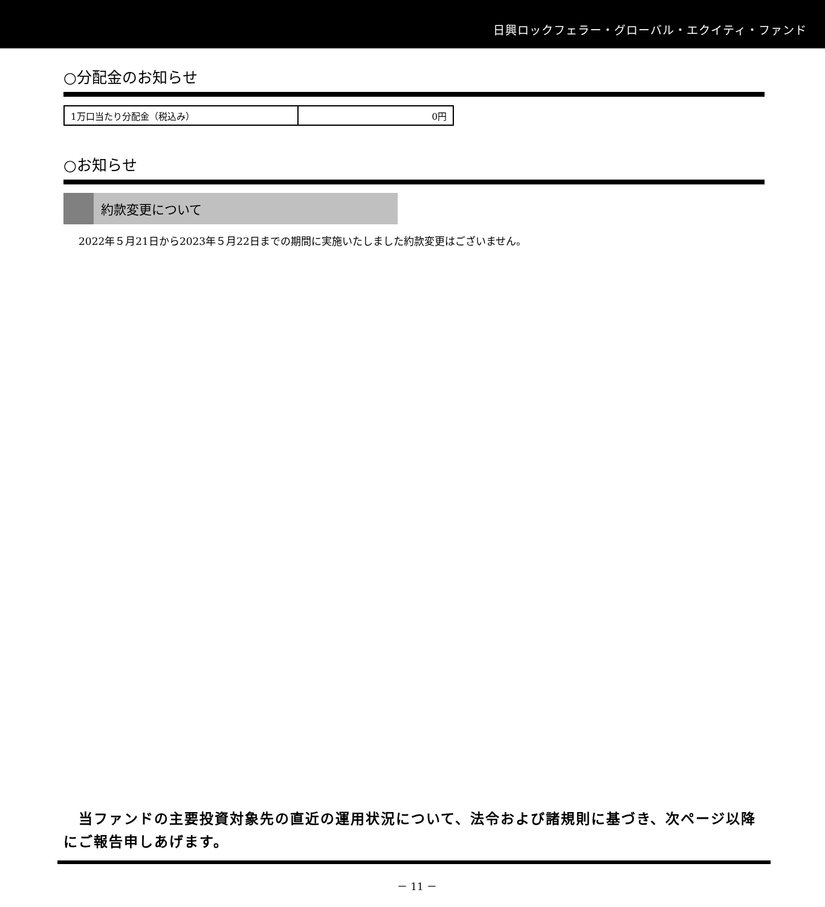日興ロックフェラー・グローバル・エクイティ・ファンド
○分配金のお知らせ
| 1万口当たり分配金（税込み） | 0円 |
○お知らせ
約款変更について
2022年５月21日から2023年５月22日までの期間に実施いたしました約款変更はございません。
　当ファンドの主要投資対象先の直近の運用状況について、法令および諸規則に基づき、次ページ以降にご報告申しあげます。
－ 11 －